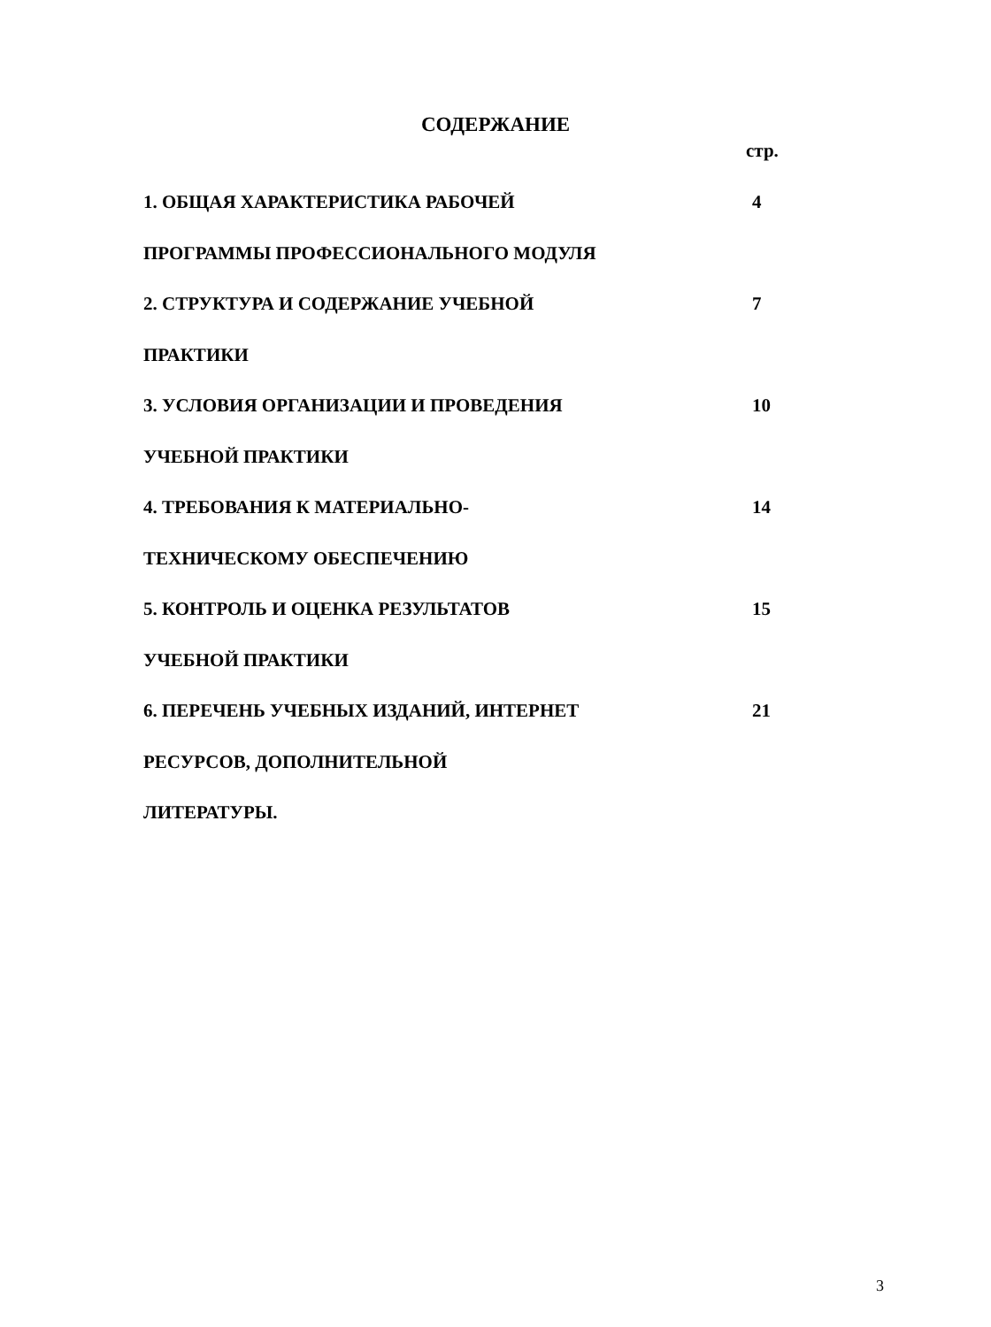СОДЕРЖАНИЕ
стр.
| 1. ОБЩАЯ ХАРАКТЕРИСТИКА РАБОЧЕЙ | 4 |
| ПРОГРАММЫ ПРОФЕССИОНАЛЬНОГО МОДУЛЯ | |
| 2. СТРУКТУРА И СОДЕРЖАНИЕ УЧЕБНОЙ | 7 |
| ПРАКТИКИ | |
| 3. УСЛОВИЯ ОРГАНИЗАЦИИ И ПРОВЕДЕНИЯ | 10 |
| УЧЕБНОЙ ПРАКТИКИ | |
| 4. ТРЕБОВАНИЯ К МАТЕРИАЛЬНО- | 14 |
| ТЕХНИЧЕСКОМУ ОБЕСПЕЧЕНИЮ | |
| 5. КОНТРОЛЬ И ОЦЕНКА РЕЗУЛЬТАТОВ | 15 |
| УЧЕБНОЙ ПРАКТИКИ | |
| 6. ПЕРЕЧЕНЬ УЧЕБНЫХ ИЗДАНИЙ, ИНТЕРНЕТ | 21 |
| РЕСУРСОВ, ДОПОЛНИТЕЛЬНОЙ | |
| ЛИТЕРАТУРЫ. | |
3